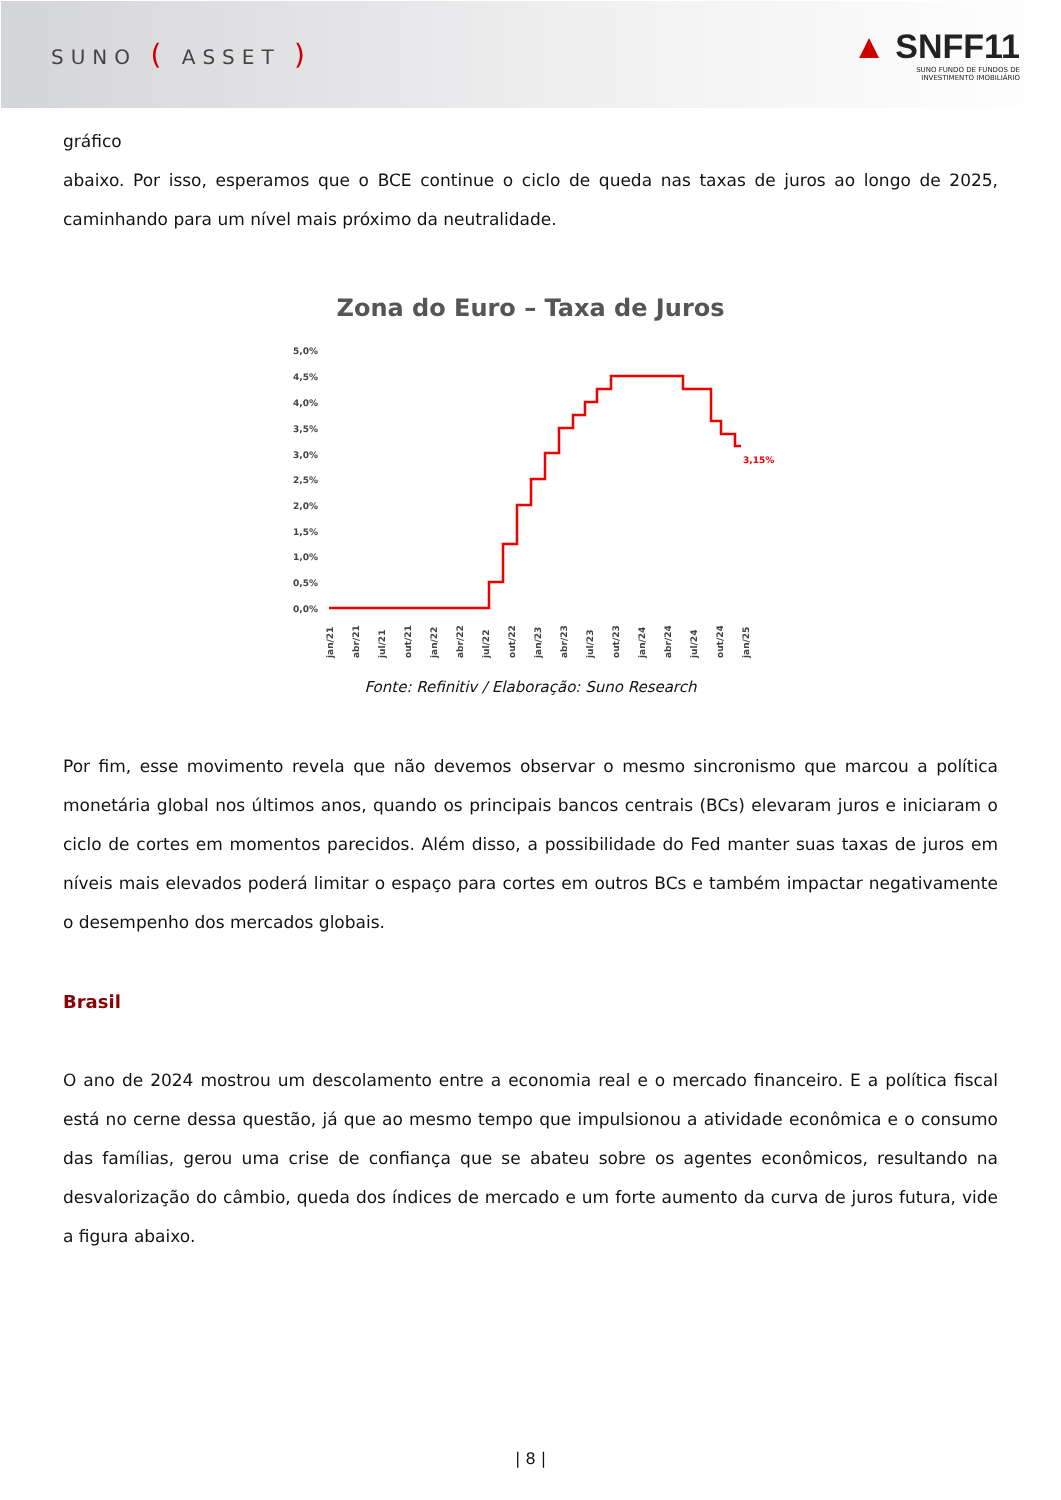SUNO ( ASSET )
▲ SNFF11
SUNO FUNDO DE FUNDOS DE
INVESTIMENTO IMOBILIÁRIO
gráfico
abaixo. Por isso, esperamos que o BCE continue o ciclo de queda nas taxas de juros ao longo de 2025, caminhando para um nível mais próximo da neutralidade.
Zona do Euro – Taxa de Juros
5,0%
4,5%
4,0%
3,5%
3,0%
2,5%
2,0%
1,5%
1,0%
0,5%
0,0%
3,15%
jan/21
abr/21
jul/21
out/21
jan/22
abr/22
jul/22
out/22
jan/23
abr/23
jul/23
out/23
jan/24
abr/24
jul/24
out/24
jan/25
Fonte: Refinitiv / Elaboração: Suno Research
Por fim, esse movimento revela que não devemos observar o mesmo sincronismo que marcou a política monetária global nos últimos anos, quando os principais bancos centrais (BCs) elevaram juros e iniciaram o ciclo de cortes em momentos parecidos. Além disso, a possibilidade do Fed manter suas taxas de juros em níveis mais elevados poderá limitar o espaço para cortes em outros BCs e também impactar negativamente o desempenho dos mercados globais.
Brasil
O ano de 2024 mostrou um descolamento entre a economia real e o mercado financeiro. E a política fiscal está no cerne dessa questão, já que ao mesmo tempo que impulsionou a atividade econômica e o consumo das famílias, gerou uma crise de confiança que se abateu sobre os agentes econômicos, resultando na desvalorização do câmbio, queda dos índices de mercado e um forte aumento da curva de juros futura, vide a figura abaixo.
| 8 |